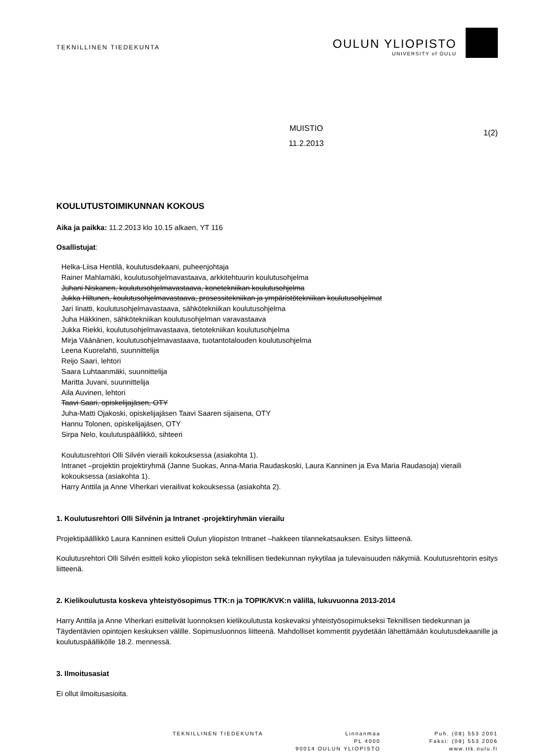TEKNILLINEN TIEDEKUNTA
OULUN YLIOPISTO
UNIVERSITY of OULU
MUISTIO
11.2.2013
1(2)
KOULUTUSTOIMIKUNNAN KOKOUS
Aika ja paikka: 11.2.2013 klo 10.15 alkaen, YT 116
Osallistujat:
Helka-Liisa Hentilä, koulutusdekaani, puheenjohtaja
Rainer Mahlamäki, koulutusohjelmavastaava, arkkitehtuurin koulutusohjelma
Juhani Niskanen, koulutusohjelmavastaava, konetekniikan koulutusohjelma
Jukka Hiltunen, koulutusohjelmavastaava, prosessitekniikan ja ympäristötekniikan koulutusohjelmat
Jari Iinatti, koulutusohjelmavastaava, sähkötekniikan koulutusohjelma
Juha Häkkinen, sähkötekniikan koulutusohjelman varavastaava
Jukka Riekki, koulutusohjelmavastaava, tietotekniikan koulutusohjelma
Mirja Väänänen, koulutusohjelmavastaava, tuotantotalouden koulutusohjelma
Leena Kuorelahti, suunnittelija
Reijo Saari, lehtori
Saara Luhtaanmäki, suunnittelija
Maritta Juvani, suunnittelija
Aila Auvinen, lehtori
Taavi Saari, opiskelijajäsen, OTY
Juha-Matti Ojakoski, opiskelijajäsen Taavi Saaren sijaisena, OTY
Hannu Tolonen, opiskelijajäsen, OTY
Sirpa Nelo, koulutuspäällikkö, sihteeri
Koulutusrehtori Olli Silvén vieraili kokouksessa (asiakohta 1).
Intranet –projektin projektiryhmä (Janne Suokas, Anna-Maria Raudaskoski, Laura Kanninen ja Eva Maria Raudasoja) vieraili kokouksessa (asiakohta 1).
Harry Anttila ja Anne Viherkari vierailivat kokouksessa (asiakohta 2).
1. Koulutusrehtori Olli Silvénin ja Intranet -projektiryhmän vierailu
Projektipäällikkö Laura Kanninen esitteli Oulun yliopiston Intranet –hakkeen tilannekatsauksen. Esitys liitteenä.
Koulutusrehtori Olli Silvén esitteli koko yliopiston sekä teknillisen tiedekunnan nykytilaa ja tulevaisuuden näkymiä. Koulutusrehtorin esitys liitteenä.
2. Kielikoulutusta koskeva yhteistyösopimus TTK:n ja TOPIK/KVK:n välillä, lukuvuonna 2013-2014
Harry Anttila ja Anne Viherkari esittelivät luonnoksen kielikoulutusta koskevaksi yhteistyösopimukseksi Teknillisen tiedekunnan ja Täydentävien opintojen keskuksen välille. Sopimusluonnos liitteenä. Mahdolliset kommentit pyydetään lähettämään koulutusdekaanille ja koulutuspäällikölle 18.2. mennessä.
3. Ilmoitusasiat
Ei ollut ilmoitusasioita.
TEKNILLINEN TIEDEKUNTA Linnanmaa
PL 4000
90014 OULUN YLIOPISTO
Puh. (08) 553 2001
Faksi: (08) 553 2006
www.ttk.oulu.fi